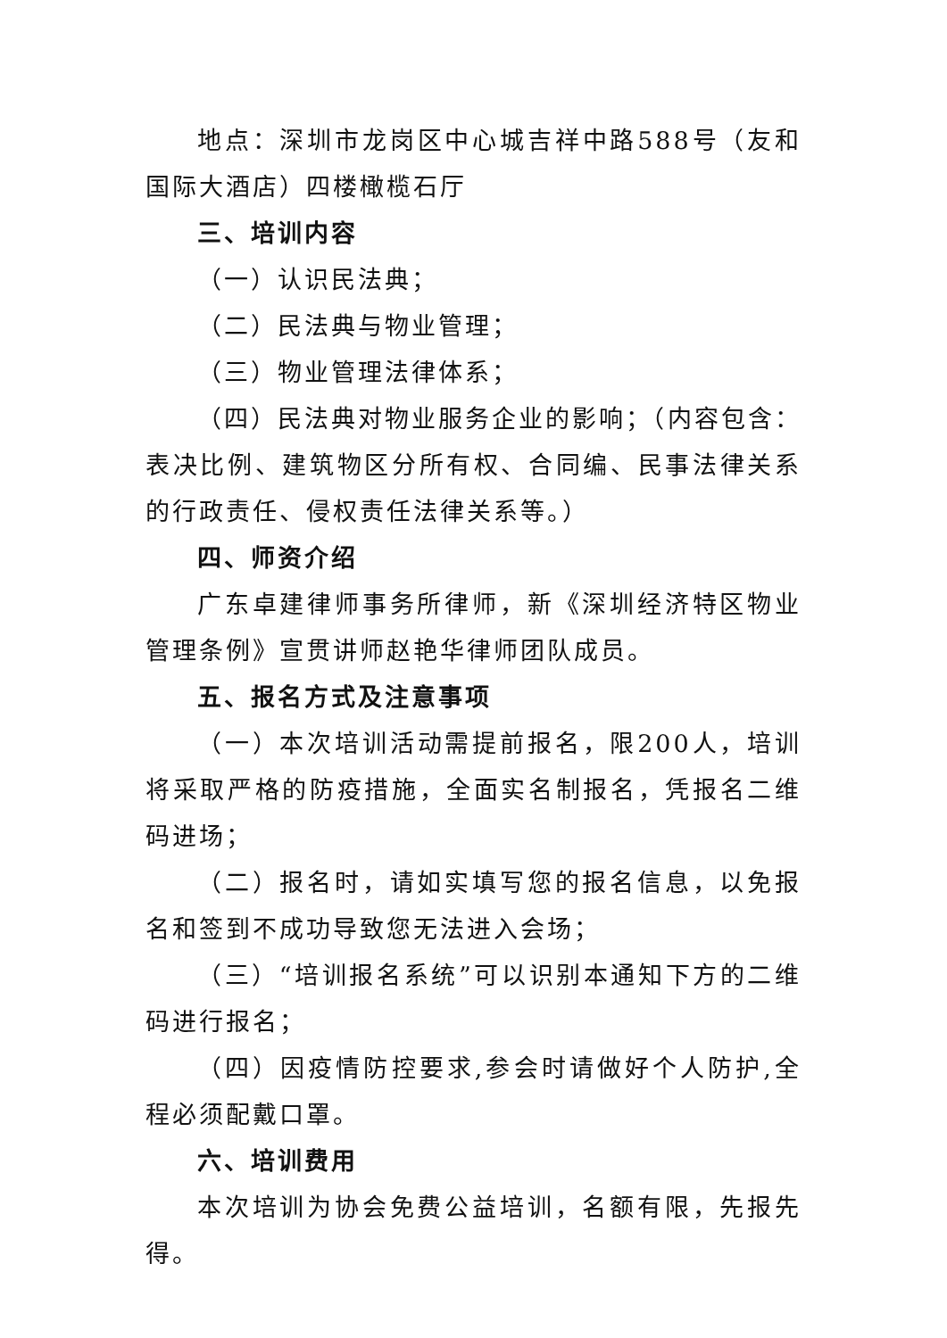地点：深圳市龙岗区中心城吉祥中路588号（友和国际大酒店）四楼橄榄石厅
三、培训内容
（一）认识民法典；
（二）民法典与物业管理；
（三）物业管理法律体系；
（四）民法典对物业服务企业的影响；（内容包含：表决比例、建筑物区分所有权、合同编、民事法律关系的行政责任、侵权责任法律关系等。）
四、师资介绍
广东卓建律师事务所律师，新《深圳经济特区物业管理条例》宣贯讲师赵艳华律师团队成员。
五、报名方式及注意事项
（一）本次培训活动需提前报名，限200人，培训将采取严格的防疫措施，全面实名制报名，凭报名二维码进场；
（二）报名时，请如实填写您的报名信息，以免报名和签到不成功导致您无法进入会场；
（三）“培训报名系统”可以识别本通知下方的二维码进行报名；
（四）因疫情防控要求,参会时请做好个人防护,全程必须配戴口罩。
六、培训费用
本次培训为协会免费公益培训，名额有限，先报先得。